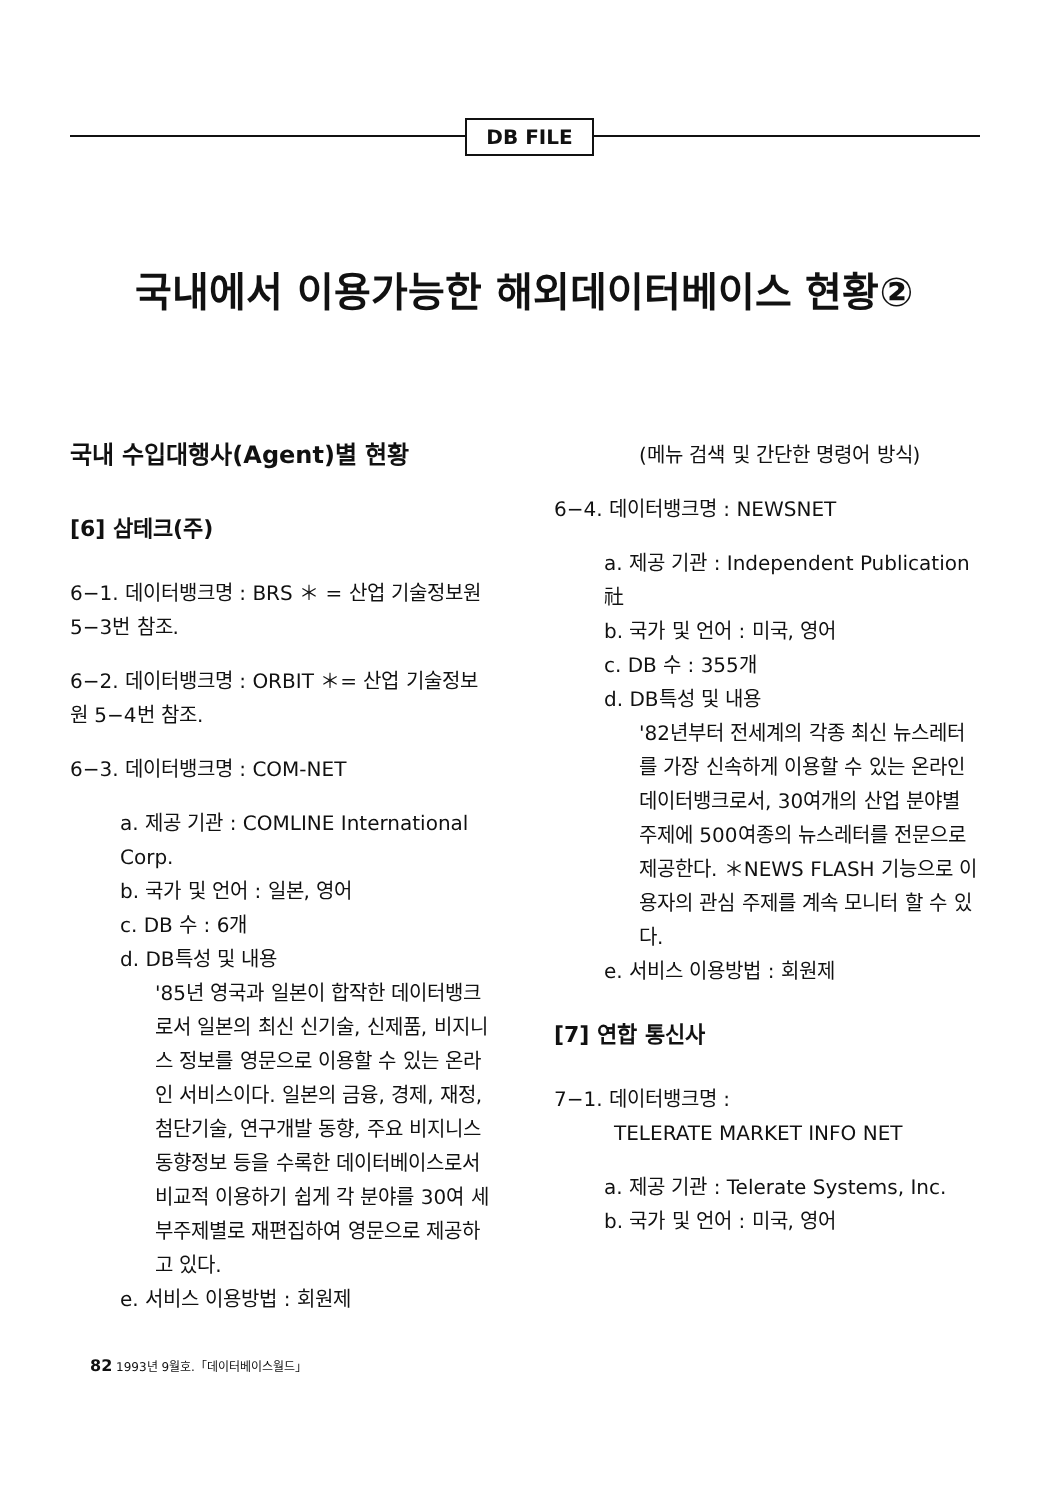DB FILE
국내에서 이용가능한 해외데이터베이스 현황②
국내 수입대행사(Agent)별 현황
[6] 삼테크(주)
6−1. 데이터뱅크명 : BRS ＊ = 산업 기술정보원 5−3번 참조.
6−2. 데이터뱅크명 : ORBIT ＊= 산업 기술정보원 5−4번 참조.
6−3. 데이터뱅크명 : COM-NET
a. 제공 기관 : COMLINE International Corp.
b. 국가 및 언어 : 일본, 영어
c. DB 수 : 6개
d. DB특성 및 내용
'85년 영국과 일본이 합작한 데이터뱅크로서 일본의 최신 신기술, 신제품, 비지니스 정보를 영문으로 이용할 수 있는 온라인 서비스이다. 일본의 금융, 경제, 재정, 첨단기술, 연구개발 동향, 주요 비지니스 동향정보 등을 수록한 데이터베이스로서 비교적 이용하기 쉽게 각 분야를 30여 세부주제별로 재편집하여 영문으로 제공하고 있다.
e. 서비스 이용방법 : 회원제
(메뉴 검색 및 간단한 명령어 방식)
6−4. 데이터뱅크명 : NEWSNET
a. 제공 기관 : Independent Publication 社
b. 국가 및 언어 : 미국, 영어
c. DB 수 : 355개
d. DB특성 및 내용
'82년부터 전세계의 각종 최신 뉴스레터를 가장 신속하게 이용할 수 있는 온라인 데이터뱅크로서, 30여개의 산업 분야별 주제에 500여종의 뉴스레터를 전문으로 제공한다. ＊NEWS FLASH 기능으로 이용자의 관심 주제를 계속 모니터 할 수 있다.
e. 서비스 이용방법 : 회원제
[7] 연합 통신사
7−1. 데이터뱅크명 :
TELERATE MARKET INFO NET
a. 제공 기관 : Telerate Systems, Inc.
b. 국가 및 언어 : 미국, 영어
82 1993년 9월호.「데이터베이스월드」